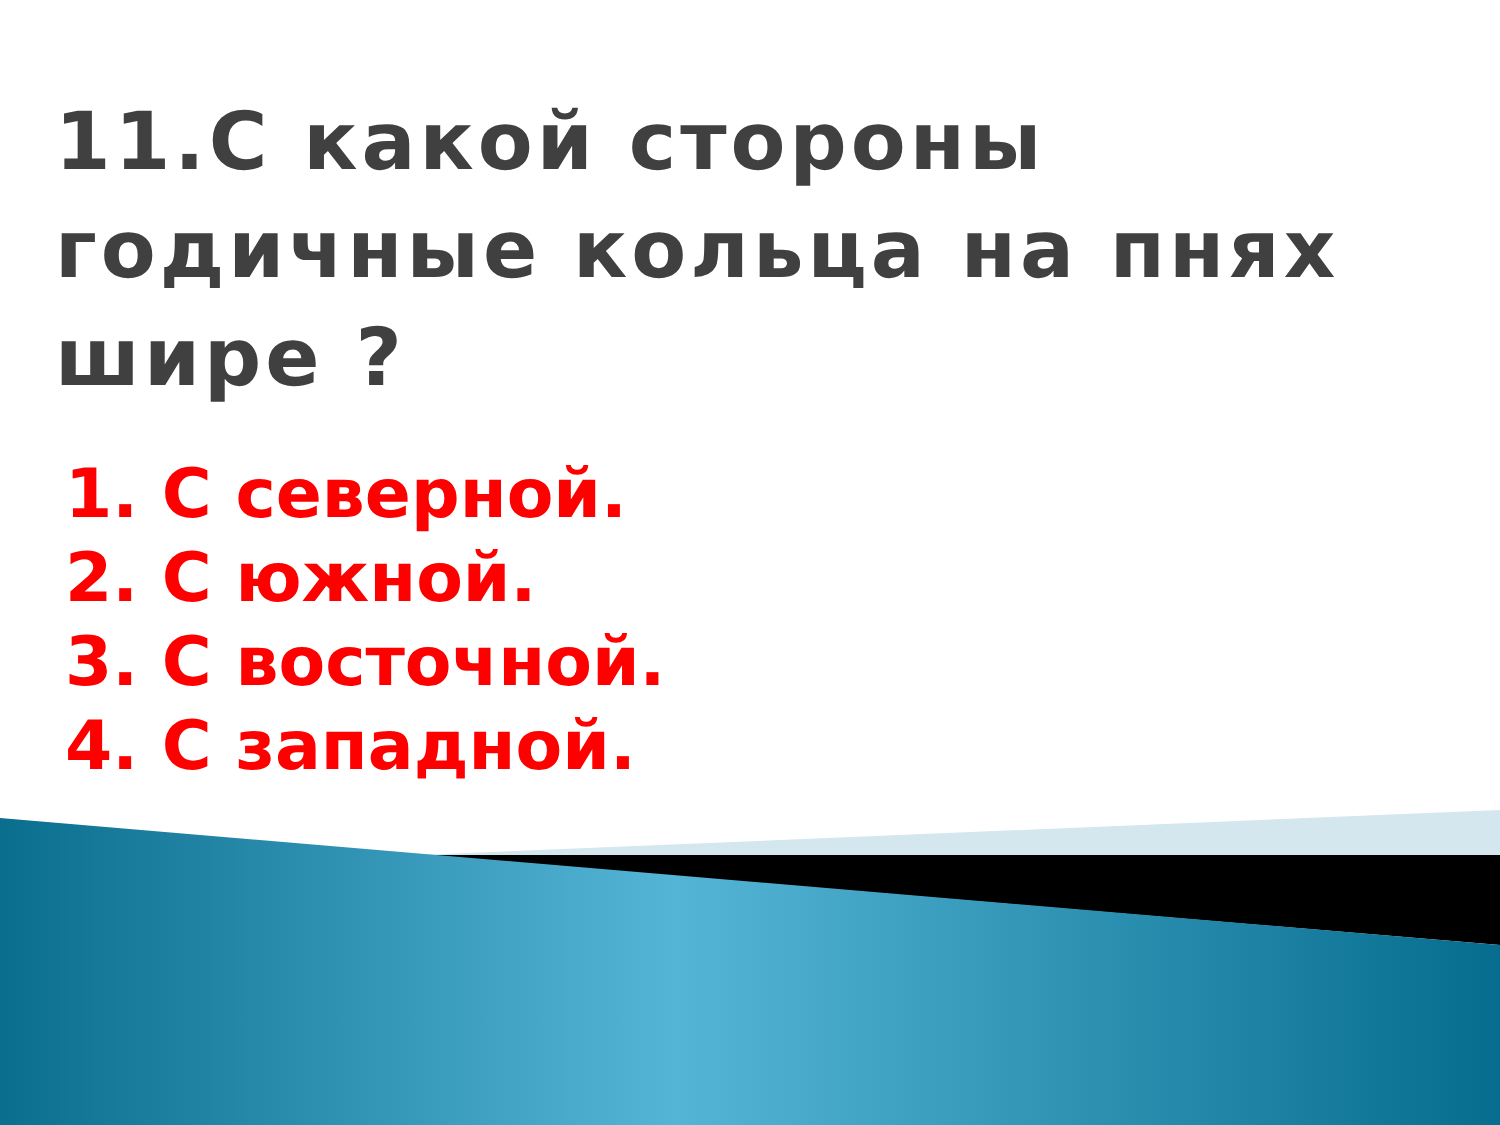11.С какой стороны годичные кольца на пнях шире ?
1. С северной.
2. С южной.
3. С восточной.
4. С западной.